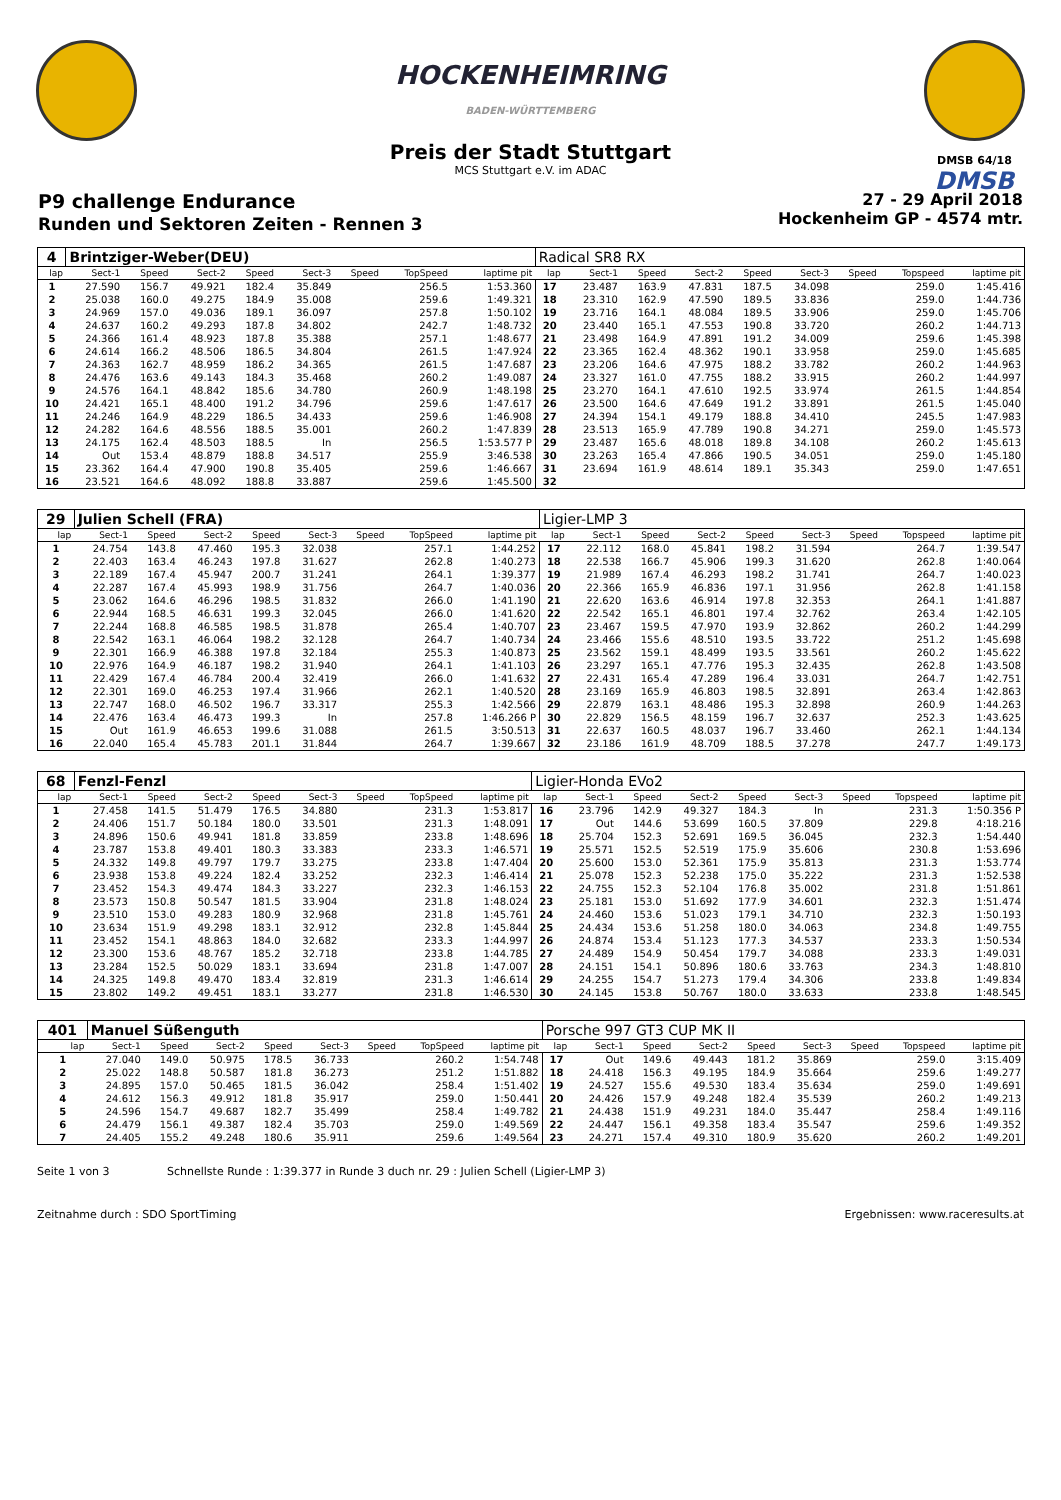HOCKENHEIMRING
BADEN-WÜRTTEMBERG
Preis der Stadt Stuttgart
MCS Stuttgart e.V. im ADAC
DMSB 64/18
DMSB
P9 challenge Endurance
Runden und Sektoren Zeiten - Rennen 3
27 - 29 April 2018
Hockenheim GP - 4574 mtr.
| 4 | Brintziger-Weber(DEU) | | | | | | | | Radical SR8 RX | | | | | | | | |
| lap | Sect-1 | Speed | Sect-2 | Speed | Sect-3 | Speed | TopSpeed | laptime pit | lap | Sect-1 | Speed | Sect-2 | Speed | Sect-3 | Speed | Topspeed | laptime pit |
| 1 | 27.590 | 156.7 | 49.921 | 182.4 | 35.849 | | 256.5 | 1:53.360 | 17 | 23.487 | 163.9 | 47.831 | 187.5 | 34.098 | | 259.0 | 1:45.416 |
| 2 | 25.038 | 160.0 | 49.275 | 184.9 | 35.008 | | 259.6 | 1:49.321 | 18 | 23.310 | 162.9 | 47.590 | 189.5 | 33.836 | | 259.0 | 1:44.736 |
| 3 | 24.969 | 157.0 | 49.036 | 189.1 | 36.097 | | 257.8 | 1:50.102 | 19 | 23.716 | 164.1 | 48.084 | 189.5 | 33.906 | | 259.0 | 1:45.706 |
| 4 | 24.637 | 160.2 | 49.293 | 187.8 | 34.802 | | 242.7 | 1:48.732 | 20 | 23.440 | 165.1 | 47.553 | 190.8 | 33.720 | | 260.2 | 1:44.713 |
| 5 | 24.366 | 161.4 | 48.923 | 187.8 | 35.388 | | 257.1 | 1:48.677 | 21 | 23.498 | 164.9 | 47.891 | 191.2 | 34.009 | | 259.6 | 1:45.398 |
| 6 | 24.614 | 166.2 | 48.506 | 186.5 | 34.804 | | 261.5 | 1:47.924 | 22 | 23.365 | 162.4 | 48.362 | 190.1 | 33.958 | | 259.0 | 1:45.685 |
| 7 | 24.363 | 162.7 | 48.959 | 186.2 | 34.365 | | 261.5 | 1:47.687 | 23 | 23.206 | 164.6 | 47.975 | 188.2 | 33.782 | | 260.2 | 1:44.963 |
| 8 | 24.476 | 163.6 | 49.143 | 184.3 | 35.468 | | 260.2 | 1:49.087 | 24 | 23.327 | 161.0 | 47.755 | 188.2 | 33.915 | | 260.2 | 1:44.997 |
| 9 | 24.576 | 164.1 | 48.842 | 185.6 | 34.780 | | 260.9 | 1:48.198 | 25 | 23.270 | 164.1 | 47.610 | 192.5 | 33.974 | | 261.5 | 1:44.854 |
| 10 | 24.421 | 165.1 | 48.400 | 191.2 | 34.796 | | 259.6 | 1:47.617 | 26 | 23.500 | 164.6 | 47.649 | 191.2 | 33.891 | | 261.5 | 1:45.040 |
| 11 | 24.246 | 164.9 | 48.229 | 186.5 | 34.433 | | 259.6 | 1:46.908 | 27 | 24.394 | 154.1 | 49.179 | 188.8 | 34.410 | | 245.5 | 1:47.983 |
| 12 | 24.282 | 164.6 | 48.556 | 188.5 | 35.001 | | 260.2 | 1:47.839 | 28 | 23.513 | 165.9 | 47.789 | 190.8 | 34.271 | | 259.0 | 1:45.573 |
| 13 | 24.175 | 162.4 | 48.503 | 188.5 | In | | 256.5 | 1:53.577 P | 29 | 23.487 | 165.6 | 48.018 | 189.8 | 34.108 | | 260.2 | 1:45.613 |
| 14 | Out | 153.4 | 48.879 | 188.8 | 34.517 | | 255.9 | 3:46.538 | 30 | 23.263 | 165.4 | 47.866 | 190.5 | 34.051 | | 259.0 | 1:45.180 |
| 15 | 23.362 | 164.4 | 47.900 | 190.8 | 35.405 | | 259.6 | 1:46.667 | 31 | 23.694 | 161.9 | 48.614 | 189.1 | 35.343 | | 259.0 | 1:47.651 |
| 16 | 23.521 | 164.6 | 48.092 | 188.8 | 33.887 | | 259.6 | 1:45.500 | 32 | | | | | | | | |
| 29 | Julien Schell (FRA) | | | | | | | | Ligier-LMP 3 | | | | | | | | |
| lap | Sect-1 | Speed | Sect-2 | Speed | Sect-3 | Speed | TopSpeed | laptime pit | lap | Sect-1 | Speed | Sect-2 | Speed | Sect-3 | Speed | Topspeed | laptime pit |
| 1 | 24.754 | 143.8 | 47.460 | 195.3 | 32.038 | | 257.1 | 1:44.252 | 17 | 22.112 | 168.0 | 45.841 | 198.2 | 31.594 | | 264.7 | 1:39.547 |
| 2 | 22.403 | 163.4 | 46.243 | 197.8 | 31.627 | | 262.8 | 1:40.273 | 18 | 22.538 | 166.7 | 45.906 | 199.3 | 31.620 | | 262.8 | 1:40.064 |
| 3 | 22.189 | 167.4 | 45.947 | 200.7 | 31.241 | | 264.1 | 1:39.377 | 19 | 21.989 | 167.4 | 46.293 | 198.2 | 31.741 | | 264.7 | 1:40.023 |
| 4 | 22.287 | 167.4 | 45.993 | 198.9 | 31.756 | | 264.7 | 1:40.036 | 20 | 22.366 | 165.9 | 46.836 | 197.1 | 31.956 | | 262.8 | 1:41.158 |
| 5 | 23.062 | 164.6 | 46.296 | 198.5 | 31.832 | | 266.0 | 1:41.190 | 21 | 22.620 | 163.6 | 46.914 | 197.8 | 32.353 | | 264.1 | 1:41.887 |
| 6 | 22.944 | 168.5 | 46.631 | 199.3 | 32.045 | | 266.0 | 1:41.620 | 22 | 22.542 | 165.1 | 46.801 | 197.4 | 32.762 | | 263.4 | 1:42.105 |
| 7 | 22.244 | 168.8 | 46.585 | 198.5 | 31.878 | | 265.4 | 1:40.707 | 23 | 23.467 | 159.5 | 47.970 | 193.9 | 32.862 | | 260.2 | 1:44.299 |
| 8 | 22.542 | 163.1 | 46.064 | 198.2 | 32.128 | | 264.7 | 1:40.734 | 24 | 23.466 | 155.6 | 48.510 | 193.5 | 33.722 | | 251.2 | 1:45.698 |
| 9 | 22.301 | 166.9 | 46.388 | 197.8 | 32.184 | | 255.3 | 1:40.873 | 25 | 23.562 | 159.1 | 48.499 | 193.5 | 33.561 | | 260.2 | 1:45.622 |
| 10 | 22.976 | 164.9 | 46.187 | 198.2 | 31.940 | | 264.1 | 1:41.103 | 26 | 23.297 | 165.1 | 47.776 | 195.3 | 32.435 | | 262.8 | 1:43.508 |
| 11 | 22.429 | 167.4 | 46.784 | 200.4 | 32.419 | | 266.0 | 1:41.632 | 27 | 22.431 | 165.4 | 47.289 | 196.4 | 33.031 | | 264.7 | 1:42.751 |
| 12 | 22.301 | 169.0 | 46.253 | 197.4 | 31.966 | | 262.1 | 1:40.520 | 28 | 23.169 | 165.9 | 46.803 | 198.5 | 32.891 | | 263.4 | 1:42.863 |
| 13 | 22.747 | 168.0 | 46.502 | 196.7 | 33.317 | | 255.3 | 1:42.566 | 29 | 22.879 | 163.1 | 48.486 | 195.3 | 32.898 | | 260.9 | 1:44.263 |
| 14 | 22.476 | 163.4 | 46.473 | 199.3 | In | | 257.8 | 1:46.266 P | 30 | 22.829 | 156.5 | 48.159 | 196.7 | 32.637 | | 252.3 | 1:43.625 |
| 15 | Out | 161.9 | 46.653 | 199.6 | 31.088 | | 261.5 | 3:50.513 | 31 | 22.637 | 160.5 | 48.037 | 196.7 | 33.460 | | 262.1 | 1:44.134 |
| 16 | 22.040 | 165.4 | 45.783 | 201.1 | 31.844 | | 264.7 | 1:39.667 | 32 | 23.186 | 161.9 | 48.709 | 188.5 | 37.278 | | 247.7 | 1:49.173 |
| 68 | Fenzl-Fenzl | | | | | | | | Ligier-Honda EVo2 | | | | | | | | |
| lap | Sect-1 | Speed | Sect-2 | Speed | Sect-3 | Speed | TopSpeed | laptime pit | lap | Sect-1 | Speed | Sect-2 | Speed | Sect-3 | Speed | Topspeed | laptime pit |
| 1 | 27.458 | 141.5 | 51.479 | 176.5 | 34.880 | | 231.3 | 1:53.817 | 16 | 23.796 | 142.9 | 49.327 | 184.3 | In | | 231.3 | 1:50.356 P |
| 2 | 24.406 | 151.7 | 50.184 | 180.0 | 33.501 | | 231.3 | 1:48.091 | 17 | Out | 144.6 | 53.699 | 160.5 | 37.809 | | 229.8 | 4:18.216 |
| 3 | 24.896 | 150.6 | 49.941 | 181.8 | 33.859 | | 233.8 | 1:48.696 | 18 | 25.704 | 152.3 | 52.691 | 169.5 | 36.045 | | 232.3 | 1:54.440 |
| 4 | 23.787 | 153.8 | 49.401 | 180.3 | 33.383 | | 233.3 | 1:46.571 | 19 | 25.571 | 152.5 | 52.519 | 175.9 | 35.606 | | 230.8 | 1:53.696 |
| 5 | 24.332 | 149.8 | 49.797 | 179.7 | 33.275 | | 233.8 | 1:47.404 | 20 | 25.600 | 153.0 | 52.361 | 175.9 | 35.813 | | 231.3 | 1:53.774 |
| 6 | 23.938 | 153.8 | 49.224 | 182.4 | 33.252 | | 232.3 | 1:46.414 | 21 | 25.078 | 152.3 | 52.238 | 175.0 | 35.222 | | 231.3 | 1:52.538 |
| 7 | 23.452 | 154.3 | 49.474 | 184.3 | 33.227 | | 232.3 | 1:46.153 | 22 | 24.755 | 152.3 | 52.104 | 176.8 | 35.002 | | 231.8 | 1:51.861 |
| 8 | 23.573 | 150.8 | 50.547 | 181.5 | 33.904 | | 231.8 | 1:48.024 | 23 | 25.181 | 153.0 | 51.692 | 177.9 | 34.601 | | 232.3 | 1:51.474 |
| 9 | 23.510 | 153.0 | 49.283 | 180.9 | 32.968 | | 231.8 | 1:45.761 | 24 | 24.460 | 153.6 | 51.023 | 179.1 | 34.710 | | 232.3 | 1:50.193 |
| 10 | 23.634 | 151.9 | 49.298 | 183.1 | 32.912 | | 232.8 | 1:45.844 | 25 | 24.434 | 153.6 | 51.258 | 180.0 | 34.063 | | 234.8 | 1:49.755 |
| 11 | 23.452 | 154.1 | 48.863 | 184.0 | 32.682 | | 233.3 | 1:44.997 | 26 | 24.874 | 153.4 | 51.123 | 177.3 | 34.537 | | 233.3 | 1:50.534 |
| 12 | 23.300 | 153.6 | 48.767 | 185.2 | 32.718 | | 233.8 | 1:44.785 | 27 | 24.489 | 154.9 | 50.454 | 179.7 | 34.088 | | 233.3 | 1:49.031 |
| 13 | 23.284 | 152.5 | 50.029 | 183.1 | 33.694 | | 231.8 | 1:47.007 | 28 | 24.151 | 154.1 | 50.896 | 180.6 | 33.763 | | 234.3 | 1:48.810 |
| 14 | 24.325 | 149.8 | 49.470 | 183.4 | 32.819 | | 231.3 | 1:46.614 | 29 | 24.255 | 154.7 | 51.273 | 179.4 | 34.306 | | 233.8 | 1:49.834 |
| 15 | 23.802 | 149.2 | 49.451 | 183.1 | 33.277 | | 231.8 | 1:46.530 | 30 | 24.145 | 153.8 | 50.767 | 180.0 | 33.633 | | 233.8 | 1:48.545 |
| 401 | Manuel Süßenguth | | | | | | | | Porsche 997 GT3 CUP MK II | | | | | | | | |
| lap | Sect-1 | Speed | Sect-2 | Speed | Sect-3 | Speed | TopSpeed | laptime pit | lap | Sect-1 | Speed | Sect-2 | Speed | Sect-3 | Speed | Topspeed | laptime pit |
| 1 | 27.040 | 149.0 | 50.975 | 178.5 | 36.733 | | 260.2 | 1:54.748 | 17 | Out | 149.6 | 49.443 | 181.2 | 35.869 | | 259.0 | 3:15.409 |
| 2 | 25.022 | 148.8 | 50.587 | 181.8 | 36.273 | | 251.2 | 1:51.882 | 18 | 24.418 | 156.3 | 49.195 | 184.9 | 35.664 | | 259.6 | 1:49.277 |
| 3 | 24.895 | 157.0 | 50.465 | 181.5 | 36.042 | | 258.4 | 1:51.402 | 19 | 24.527 | 155.6 | 49.530 | 183.4 | 35.634 | | 259.0 | 1:49.691 |
| 4 | 24.612 | 156.3 | 49.912 | 181.8 | 35.917 | | 259.0 | 1:50.441 | 20 | 24.426 | 157.9 | 49.248 | 182.4 | 35.539 | | 260.2 | 1:49.213 |
| 5 | 24.596 | 154.7 | 49.687 | 182.7 | 35.499 | | 258.4 | 1:49.782 | 21 | 24.438 | 151.9 | 49.231 | 184.0 | 35.447 | | 258.4 | 1:49.116 |
| 6 | 24.479 | 156.1 | 49.387 | 182.4 | 35.703 | | 259.0 | 1:49.569 | 22 | 24.447 | 156.1 | 49.358 | 183.4 | 35.547 | | 259.6 | 1:49.352 |
| 7 | 24.405 | 155.2 | 49.248 | 180.6 | 35.911 | | 259.6 | 1:49.564 | 23 | 24.271 | 157.4 | 49.310 | 180.9 | 35.620 | | 260.2 | 1:49.201 |
Seite 1 von 3 Schnellste Runde : 1:39.377 in Runde 3 duch nr. 29 : Julien Schell (Ligier-LMP 3)
Zeitnahme durch : SDO SportTiming Ergebnissen: www.raceresults.at